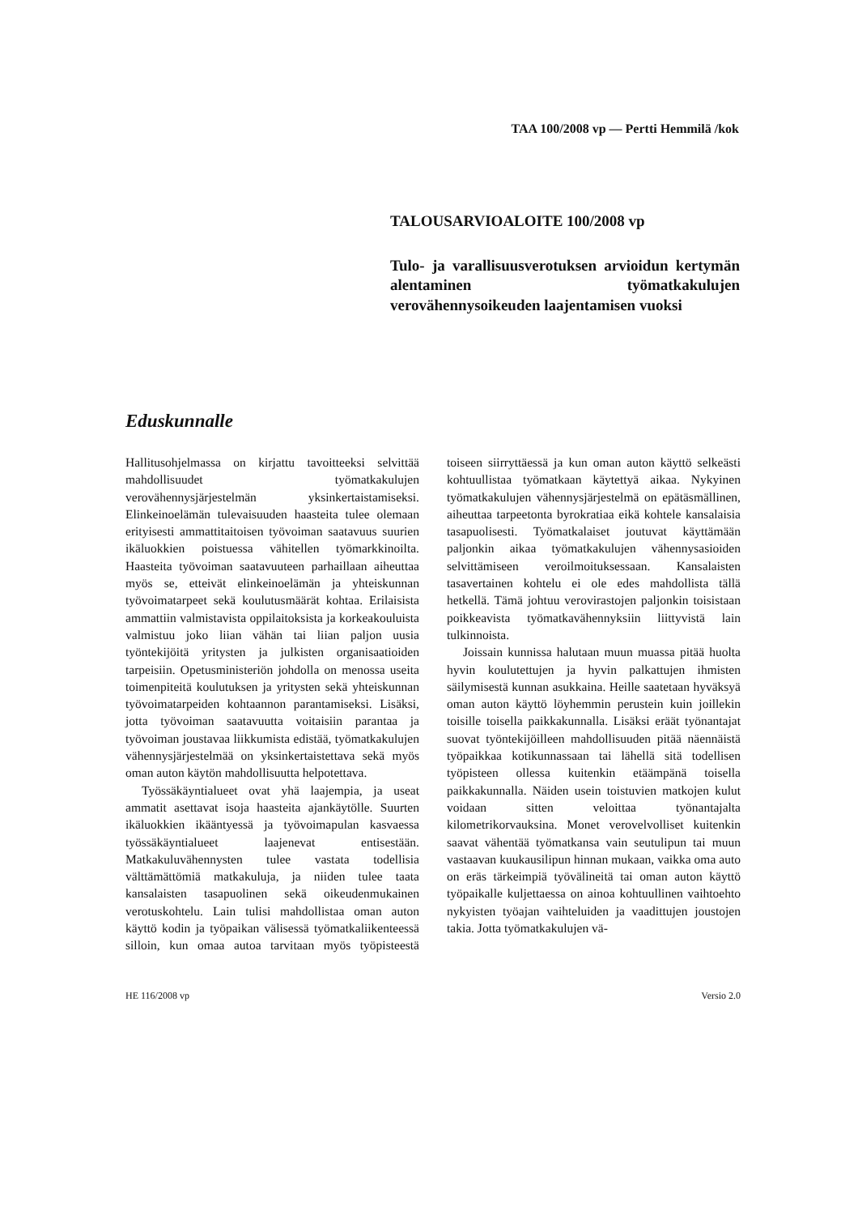TAA 100/2008 vp — Pertti Hemmilä /kok
TALOUSARVIOALOITE 100/2008 vp
Tulo- ja varallisuusverotuksen arvioidun kertymän alentaminen työmatkakulujen verovähennysoikeuden laajentamisen vuoksi
Eduskunnalle
Hallitusohjelmassa on kirjattu tavoitteeksi selvittää mahdollisuudet työmatkakulujen verovähennysjärjestelmän yksinkertaistamiseksi. Elinkeinoelämän tulevaisuuden haasteita tulee olemaan erityisesti ammattitaitoisen työvoiman saatavuus suurien ikäluokkien poistuessa vähitellen työmarkkinoilta. Haasteita työvoiman saatavuuteen parhaillaan aiheuttaa myös se, etteivät elinkeinoelämän ja yhteiskunnan työvoimatarpeet sekä koulutusmäärät kohtaa. Erilaisista ammattiin valmistavista oppilaitoksista ja korkeakouluista valmistuu joko liian vähän tai liian paljon uusia työntekijöitä yritysten ja julkisten organisaatioiden tarpeisiin. Opetusministeriön johdolla on menossa useita toimenpiteitä koulutuksen ja yritysten sekä yhteiskunnan työvoimatarpeiden kohtaannon parantamiseksi. Lisäksi, jotta työvoiman saatavuutta voitaisiin parantaa ja työvoiman joustavaa liikkumista edistää, työmatkakulujen vähennysjärjestelmää on yksinkertaistettava sekä myös oman auton käytön mahdollisuutta helpotettava.
Työssäkäyntialueet ovat yhä laajempia, ja useat ammatit asettavat isoja haasteita ajankäytölle. Suurten ikäluokkien ikääntyessä ja työvoimapulan kasvaessa työssäkäyntialueet laajenevat entisestään. Matkakuluvähennysten tulee vastata todellisia välttämättömiä matkakuluja, ja niiden tulee taata kansalaisten tasapuolinen sekä oikeudenmukainen verotuskohtelu. Lain tulisi mahdollistaa oman auton käyttö kodin ja työpaikan välisessä työmatkaliikenteessä silloin, kun omaa autoa tarvitaan myös työpisteestä toiseen siirryttäessä ja kun oman auton käyttö selkeästi kohtuullistaa työmatkaan käytettyä aikaa. Nykyinen työmatkakulujen vähennysjärjestelmä on epätäsmällinen, aiheuttaa tarpeetonta byrokratiaa eikä kohtele kansalaisia tasapuolisesti. Työmatkalaiset joutuvat käyttämään paljonkin aikaa työmatkakulujen vähennysasioiden selvittämiseen veroilmoituksessaan. Kansalaisten tasavertainen kohtelu ei ole edes mahdollista tällä hetkellä. Tämä johtuu verovirastojen paljonkin toisistaan poikkeavista työmatkavähennyksiin liittyvistä lain tulkinnoista.
Joissain kunnissa halutaan muun muassa pitää huolta hyvin koulutettujen ja hyvin palkattujen ihmisten säilymisestä kunnan asukkaina. Heille saatetaan hyväksyä oman auton käyttö löyhemmin perustein kuin joillekin toisille toisella paikkakunnalla. Lisäksi eräät työnantajat suovat työntekijöilleen mahdollisuuden pitää näennäistä työpaikkaa kotikunnassaan tai lähellä sitä todellisen työpisteen ollessa kuitenkin etäämpänä toisella paikkakunnalla. Näiden usein toistuvien matkojen kulut voidaan sitten veloittaa työnantajalta kilometrikorvauksina. Monet verovelvolliset kuitenkin saavat vähentää työmatkansa vain seutulipun tai muun vastaavan kuukausilipun hinnan mukaan, vaikka oma auto on eräs tärkeimpiä työvälineitä tai oman auton käyttö työpaikalle kuljettaessa on ainoa kohtuullinen vaihtoehto nykyisten työajan vaihteluiden ja vaadittujen joustojen takia. Jotta työmatkakulujen vä-
HE 116/2008 vp Versio 2.0